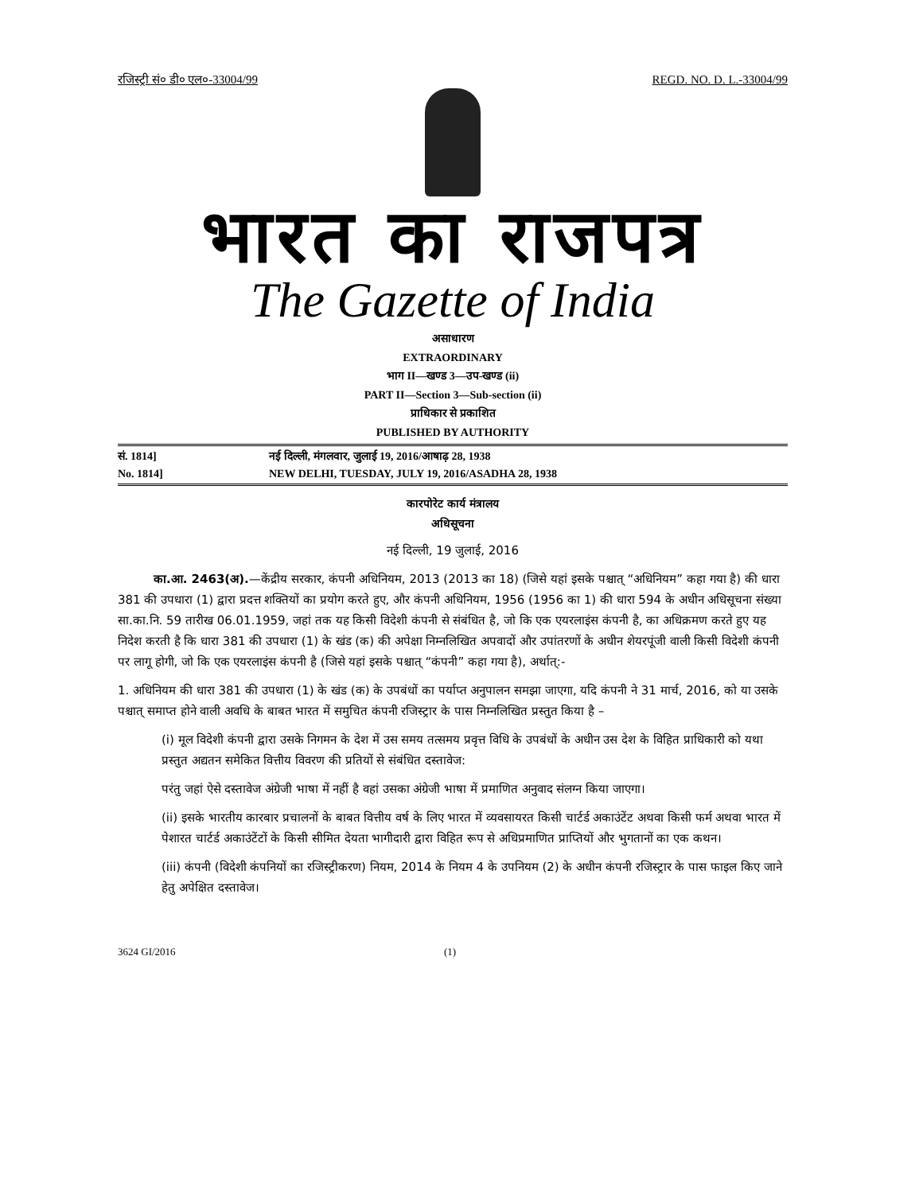रजिस्ट्री सं० डी० एल०-33004/99 REGD. NO. D. L.-33004/99
भारत का राजपत्र
The Gazette of India
असाधारण
EXTRAORDINARY
भाग II—खण्ड 3—उप-खण्ड (ii)
PART II—Section 3—Sub-section (ii)
प्राधिकार से प्रकाशित
PUBLISHED BY AUTHORITY
सं. 1814] नई दिल्ली, मंगलवार, जुलाई 19, 2016/आषाढ़ 28, 1938
No. 1814] NEW DELHI, TUESDAY, JULY 19, 2016/ASADHA 28, 1938
कारपोरेट कार्य मंत्रालय
अधिसूचना
नई दिल्ली, 19 जुलाई, 2016
का.आ. 2463(अ).—केंद्रीय सरकार, कंपनी अधिनियम, 2013 (2013 का 18) (जिसे यहां इसके पश्चात् “अधिनियम” कहा गया है) की धारा 381 की उपधारा (1) द्वारा प्रदत्त शक्तियों का प्रयोग करते हुए, और कंपनी अधिनियम, 1956 (1956 का 1) की धारा 594 के अधीन अधिसूचना संख्या सा.का.नि. 59 तारीख 06.01.1959, जहां तक यह किसी विदेशी कंपनी से संबंधित है, जो कि एक एयरलाइंस कंपनी है, का अधिक्रमण करते हुए यह निदेश करती है कि धारा 381 की उपधारा (1) के खंड (क) की अपेक्षा निम्नलिखित अपवादों और उपांतरणों के अधीन शेयरपूंजी वाली किसी विदेशी कंपनी पर लागू होगी, जो कि एक एयरलाइंस कंपनी है (जिसे यहां इसके पश्चात् “कंपनी” कहा गया है), अर्थात्:-
1. अधिनियम की धारा 381 की उपधारा (1) के खंड (क) के उपबंधों का पर्याप्त अनुपालन समझा जाएगा, यदि कंपनी ने 31 मार्च, 2016, को या उसके पश्चात् समाप्त होने वाली अवधि के बाबत भारत में समुचित कंपनी रजिस्ट्रार के पास निम्नलिखित प्रस्तुत किया है –
(i) मूल विदेशी कंपनी द्वारा उसके निगमन के देश में उस समय तत्समय प्रवृत्त विधि के उपबंधों के अधीन उस देश के विहित प्राधिकारी को यथा प्रस्तुत अद्यतन समेकित वित्तीय विवरण की प्रतियों से संबंधित दस्तावेज:
परंतु जहां ऐसे दस्तावेज अंग्रेजी भाषा में नहीं है वहां उसका अंग्रेजी भाषा में प्रमाणित अनुवाद संलग्न किया जाएगा।
(ii) इसके भारतीय कारबार प्रचालनों के बाबत वित्तीय वर्ष के लिए भारत में व्यवसायरत किसी चार्टर्ड अकाउंटेंट अथवा किसी फर्म अथवा भारत में पेशारत चार्टर्ड अकाउंटेंटों के किसी सीमित देयता भागीदारी द्वारा विहित रूप से अधिप्रमाणित प्राप्तियों और भुगतानों का एक कथन।
(iii) कंपनी (विदेशी कंपनियों का रजिस्ट्रीकरण) नियम, 2014 के नियम 4 के उपनियम (2) के अधीन कंपनी रजिस्ट्रार के पास फाइल किए जाने हेतु अपेक्षित दस्तावेज।
3624 GI/2016 (1)